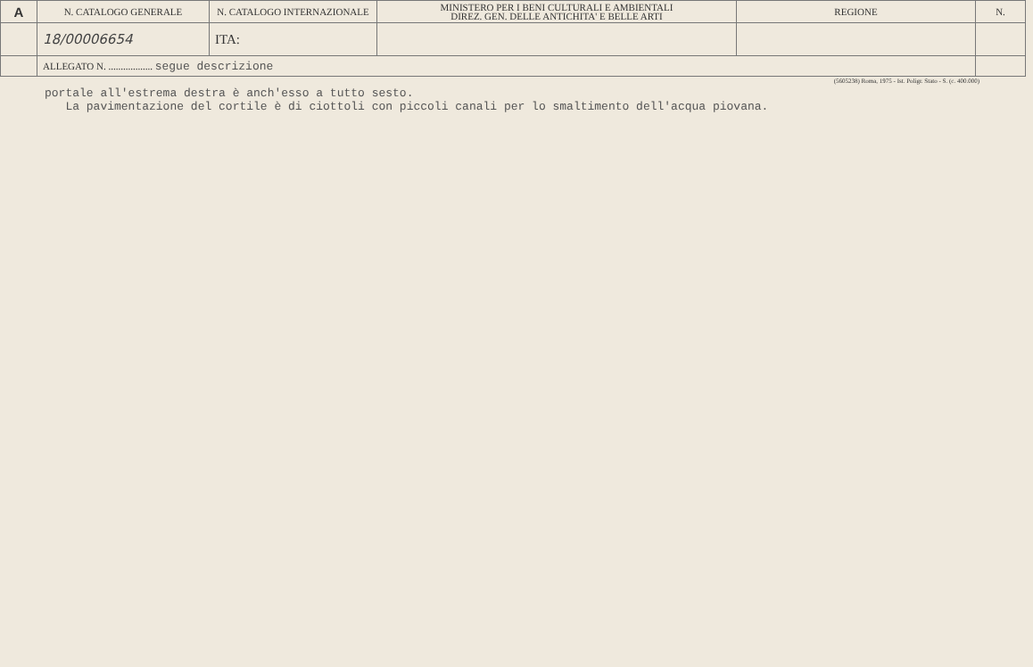| A | N. CATALOGO GENERALE | N. CATALOGO INTERNAZIONALE | MINISTERO PER I BENI CULTURALI E AMBIENTALI DIREZ. GEN. DELLE ANTICHITA' E BELLE ARTI | REGIONE | N. |
| | 18/00006654 | ITA: | | | |
| | ALLEGATO N. .................. segue descrizione | | | | |
(5605238) Roma, 1975 - Ist. Poligr. Stato - S. (c. 400.000)
portale all'estrema destra è anch'esso a tutto sesto.
La pavimentazione del cortile è di ciottoli con piccoli canali per lo smaltimento dell'acqua piovana.